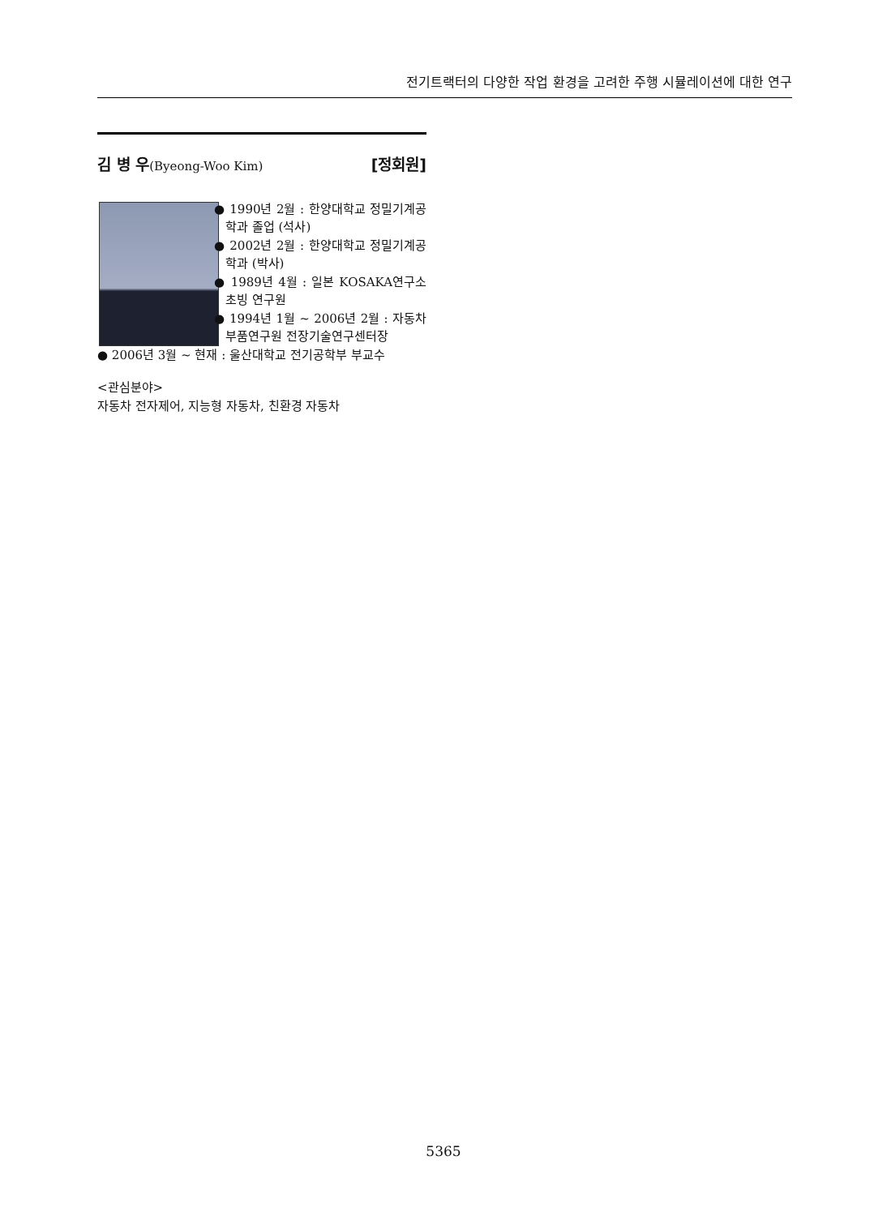전기트랙터의 다양한 작업 환경을 고려한 주행 시뮬레이션에 대한 연구
김 병 우(Byeong-Woo Kim) [정회원]
● 1990년 2월 : 한양대학교 정밀기계공학과 졸업 (석사)
● 2002년 2월 : 한양대학교 정밀기계공학과 (박사)
● 1989년 4월 : 일본 KOSAKA연구소 초빙 연구원
● 1994년 1월 ~ 2006년 2월 : 자동차부품연구원 전장기술연구센터장
● 2006년 3월 ~ 현재 : 울산대학교 전기공학부 부교수
<관심분야>
자동차 전자제어, 지능형 자동차, 친환경 자동차
5365